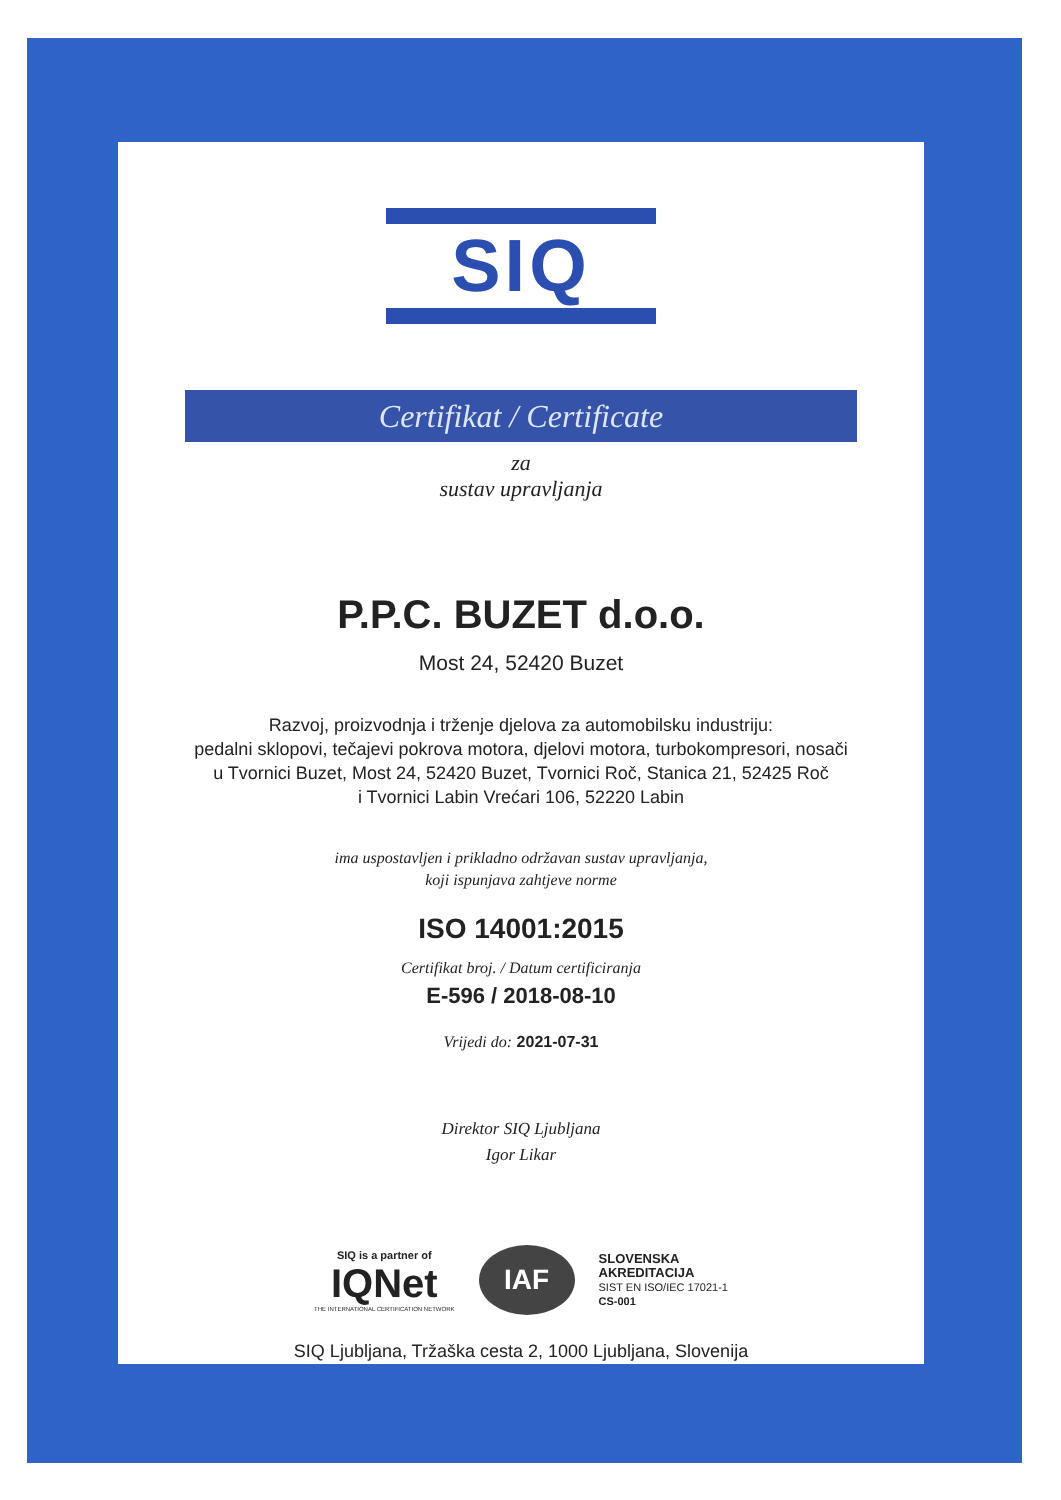SIQ
Certifikat / Certificate
za
sustav upravljanja
P.P.C. BUZET d.o.o.
Most 24, 52420 Buzet
Razvoj, proizvodnja i trženje djelova za automobilsku industriju:
pedalni sklopovi, tečajevi pokrova motora, djelovi motora, turbokompresori, nosači
u Tvornici Buzet, Most 24, 52420 Buzet, Tvornici Roč, Stanica 21, 52425 Roč
i Tvornici Labin Vrećari 106, 52220 Labin
ima uspostavljen i prikladno održavan sustav upravljanja,
koji ispunjava zahtjeve norme
ISO 14001:2015
Certifikat broj. / Datum certificiranja
E-596 / 2018-08-10
Vrijedi do: 2021-07-31
Direktor SIQ Ljubljana
Igor Likar
SIQ is a partner of
IQNet
THE INTERNATIONAL CERTIFICATION NETWORK
IAF
SLOVENSKA
AKREDITACIJA
SIST EN ISO/IEC 17021-1
CS-001
SIQ Ljubljana, Tržaška cesta 2, 1000 Ljubljana, Slovenija